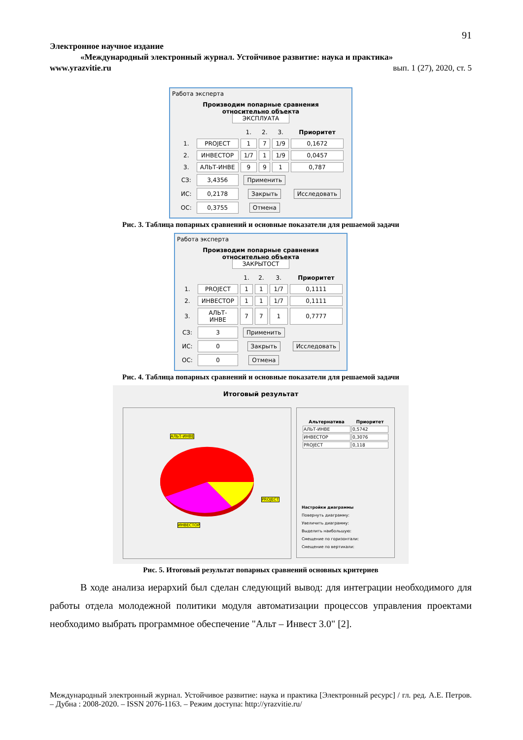91
Электронное научное издание
«Международный электронный журнал. Устойчивое развитие: наука и практика»
www.yrazvitie.ru вып. 1 (27), 2020, ст. 5
Работа эксперта
Производим попарные сравнения
относительно объекта
ЭКСПЛУАТА
| | | 1. | 2. | 3. | Приоритет |
| 1. | PROJECT | 1 | 7 | 1/9 | 0,1672 |
| 2. | ИНВЕСТОР | 1/7 | 1 | 1/9 | 0,0457 |
| 3. | АЛЬТ-ИНВЕ | 9 | 9 | 1 | 0,787 |
| СЗ: | 3,4356 | Применить | | | |
| ИС: | 0,2178 | Закрыть | | | Исследовать |
| ОС: | 0,3755 | Отмена | | | |
Рис. 3. Таблица попарных сравнений и основные показатели для решаемой задачи
Работа эксперта
Производим попарные сравнения
относительно объекта
ЗАКРЫТОСТ
| | | 1. | 2. | 3. | Приоритет |
| 1. | PROJECT | 1 | 1 | 1/7 | 0,1111 |
| 2. | ИНВЕСТОР | 1 | 1 | 1/7 | 0,1111 |
| 3. | АЛЬТ-ИНВЕ | 7 | 7 | 1 | 0,7777 |
| СЗ: | 3 | Применить | | | |
| ИС: | 0 | Закрыть | | | Исследовать |
| ОС: | 0 | Отмена | | | |
Рис. 4. Таблица попарных сравнений и основные показатели для решаемой задачи
Итоговый результат
АЛЬТ-ИНВЕ
PROJECT
ИНВЕСТОР
| Альтернатива | Приоритет |
| --- | --- |
| АЛЬТ-ИНВЕ | 0,5742 |
| ИНВЕСТОР | 0,3076 |
| PROJECT | 0,118 |
Настройки диаграммы
Повернуть диаграмму:
Увеличить диаграмму:
Выделить наибольшую:
Смещение по горизонтали:
Смещение по вертикали:
Рис. 5. Итоговый результат попарных сравнений основных критериев
В ходе анализа иерархий был сделан следующий вывод: для интеграции необходимого для работы отдела молодежной политики модуля автоматизации процессов управления проектами необходимо выбрать программное обеспечение "Альт – Инвест 3.0" [2].
Международный электронный журнал. Устойчивое развитие: наука и практика [Электронный ресурс] / гл. ред. А.Е. Петров. – Дубна : 2008-2020. – ISSN 2076-1163. – Режим доступа: http://yrazvitie.ru/